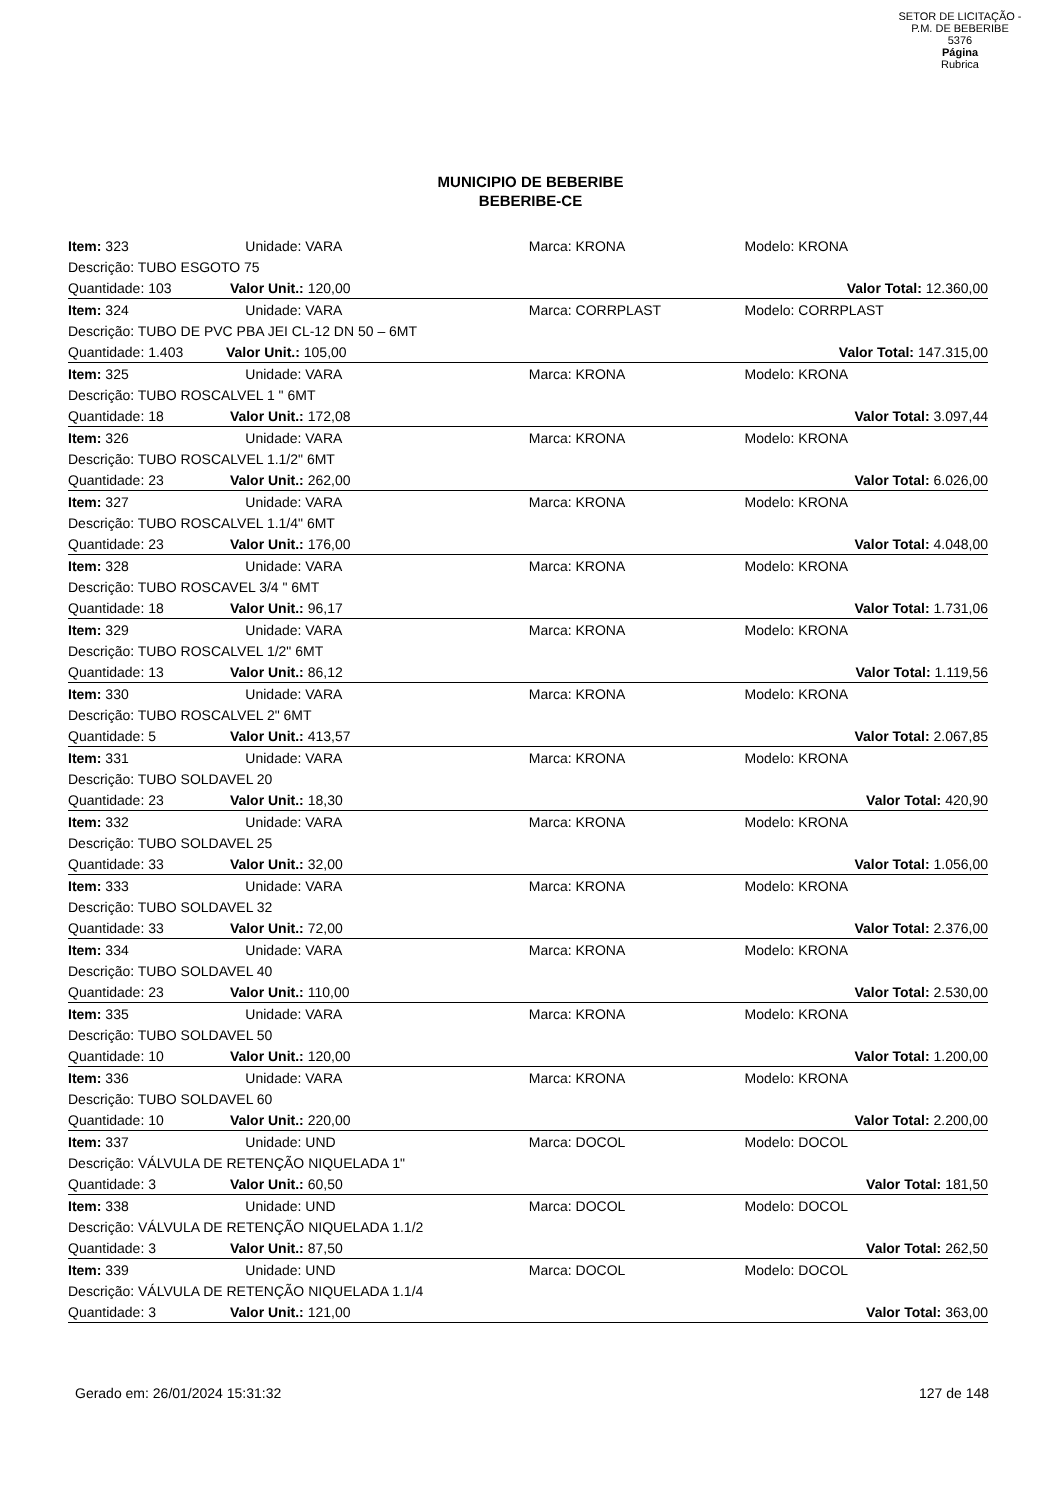SETOR DE LICITAÇÃO - P.M. DE BEBERIBE
5376
Página
Rubrica
MUNICIPIO DE BEBERIBE
BEBERIBE-CE
| Item: 323 | Unidade: VARA | Marca: KRONA | Modelo: KRONA |
| Descrição: TUBO ESGOTO 75 | | | |
| Quantidade: 103 Valor Unit.: 120,00 | | | Valor Total: 12.360,00 |
| Item: 324 | Unidade: VARA | Marca: CORRPLAST | Modelo: CORRPLAST |
| Descrição: TUBO DE PVC PBA JEI CL-12 DN 50 – 6MT | | | |
| Quantidade: 1.403 Valor Unit.: 105,00 | | | Valor Total: 147.315,00 |
| Item: 325 | Unidade: VARA | Marca: KRONA | Modelo: KRONA |
| Descrição: TUBO ROSCALVEL 1 " 6MT | | | |
| Quantidade: 18 Valor Unit.: 172,08 | | | Valor Total: 3.097,44 |
| Item: 326 | Unidade: VARA | Marca: KRONA | Modelo: KRONA |
| Descrição: TUBO ROSCALVEL 1.1/2" 6MT | | | |
| Quantidade: 23 Valor Unit.: 262,00 | | | Valor Total: 6.026,00 |
| Item: 327 | Unidade: VARA | Marca: KRONA | Modelo: KRONA |
| Descrição: TUBO ROSCALVEL 1.1/4" 6MT | | | |
| Quantidade: 23 Valor Unit.: 176,00 | | | Valor Total: 4.048,00 |
| Item: 328 | Unidade: VARA | Marca: KRONA | Modelo: KRONA |
| Descrição: TUBO ROSCAVEL 3/4 " 6MT | | | |
| Quantidade: 18 Valor Unit.: 96,17 | | | Valor Total: 1.731,06 |
| Item: 329 | Unidade: VARA | Marca: KRONA | Modelo: KRONA |
| Descrição: TUBO ROSCALVEL 1/2" 6MT | | | |
| Quantidade: 13 Valor Unit.: 86,12 | | | Valor Total: 1.119,56 |
| Item: 330 | Unidade: VARA | Marca: KRONA | Modelo: KRONA |
| Descrição: TUBO ROSCALVEL 2" 6MT | | | |
| Quantidade: 5 Valor Unit.: 413,57 | | | Valor Total: 2.067,85 |
| Item: 331 | Unidade: VARA | Marca: KRONA | Modelo: KRONA |
| Descrição: TUBO SOLDAVEL 20 | | | |
| Quantidade: 23 Valor Unit.: 18,30 | | | Valor Total: 420,90 |
| Item: 332 | Unidade: VARA | Marca: KRONA | Modelo: KRONA |
| Descrição: TUBO SOLDAVEL 25 | | | |
| Quantidade: 33 Valor Unit.: 32,00 | | | Valor Total: 1.056,00 |
| Item: 333 | Unidade: VARA | Marca: KRONA | Modelo: KRONA |
| Descrição: TUBO SOLDAVEL 32 | | | |
| Quantidade: 33 Valor Unit.: 72,00 | | | Valor Total: 2.376,00 |
| Item: 334 | Unidade: VARA | Marca: KRONA | Modelo: KRONA |
| Descrição: TUBO SOLDAVEL 40 | | | |
| Quantidade: 23 Valor Unit.: 110,00 | | | Valor Total: 2.530,00 |
| Item: 335 | Unidade: VARA | Marca: KRONA | Modelo: KRONA |
| Descrição: TUBO SOLDAVEL 50 | | | |
| Quantidade: 10 Valor Unit.: 120,00 | | | Valor Total: 1.200,00 |
| Item: 336 | Unidade: VARA | Marca: KRONA | Modelo: KRONA |
| Descrição: TUBO SOLDAVEL 60 | | | |
| Quantidade: 10 Valor Unit.: 220,00 | | | Valor Total: 2.200,00 |
| Item: 337 | Unidade: UND | Marca: DOCOL | Modelo: DOCOL |
| Descrição: VÁLVULA DE RETENÇÃO NIQUELADA 1" | | | |
| Quantidade: 3 Valor Unit.: 60,50 | | | Valor Total: 181,50 |
| Item: 338 | Unidade: UND | Marca: DOCOL | Modelo: DOCOL |
| Descrição: VÁLVULA DE RETENÇÃO NIQUELADA 1.1/2 | | | |
| Quantidade: 3 Valor Unit.: 87,50 | | | Valor Total: 262,50 |
| Item: 339 | Unidade: UND | Marca: DOCOL | Modelo: DOCOL |
| Descrição: VÁLVULA DE RETENÇÃO NIQUELADA 1.1/4 | | | |
| Quantidade: 3 Valor Unit.: 121,00 | | | Valor Total: 363,00 |
Gerado em: 26/01/2024 15:31:32 127 de 148